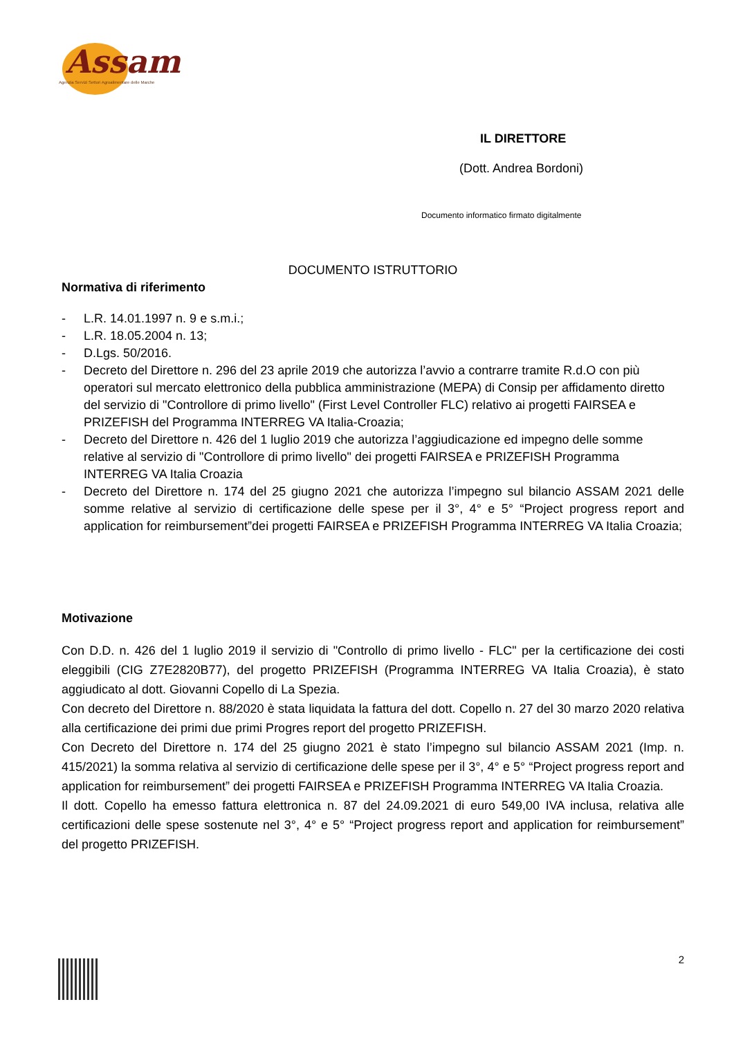Assam
Agenzia Servizi Settori Agroalimentare delle Marche
IL DIRETTORE
(Dott. Andrea Bordoni)
Documento informatico firmato digitalmente
DOCUMENTO ISTRUTTORIO
Normativa di riferimento
- L.R. 14.01.1997 n. 9 e s.m.i.;
- L.R. 18.05.2004 n. 13;
- D.Lgs. 50/2016.
- Decreto del Direttore n. 296 del 23 aprile 2019 che autorizza l’avvio a contrarre tramite R.d.O con più operatori sul mercato elettronico della pubblica amministrazione (MEPA) di Consip per affidamento diretto del servizio di "Controllore di primo livello" (First Level Controller FLC) relativo ai progetti FAIRSEA e PRIZEFISH del Programma INTERREG VA Italia-Croazia;
- Decreto del Direttore n. 426 del 1 luglio 2019 che autorizza l’aggiudicazione ed impegno delle somme relative al servizio di "Controllore di primo livello" dei progetti FAIRSEA e PRIZEFISH Programma INTERREG VA Italia Croazia
- Decreto del Direttore n. 174 del 25 giugno 2021 che autorizza l’impegno sul bilancio ASSAM 2021 delle somme relative al servizio di certificazione delle spese per il 3°, 4° e 5° “Project progress report and application for reimbursement”dei progetti FAIRSEA e PRIZEFISH Programma INTERREG VA Italia Croazia;
Motivazione
Con D.D. n. 426 del 1 luglio 2019 il servizio di "Controllo di primo livello - FLC" per la certificazione dei costi eleggibili (CIG Z7E2820B77), del progetto PRIZEFISH (Programma INTERREG VA Italia Croazia), è stato aggiudicato al dott. Giovanni Copello di La Spezia.
Con decreto del Direttore n. 88/2020 è stata liquidata la fattura del dott. Copello n. 27 del 30 marzo 2020 relativa alla certificazione dei primi due primi Progres report del progetto PRIZEFISH.
Con Decreto del Direttore n. 174 del 25 giugno 2021 è stato l’impegno sul bilancio ASSAM 2021 (Imp. n. 415/2021) la somma relativa al servizio di certificazione delle spese per il 3°, 4° e 5° “Project progress report and application for reimbursement” dei progetti FAIRSEA e PRIZEFISH Programma INTERREG VA Italia Croazia.
Il dott. Copello ha emesso fattura elettronica n. 87 del 24.09.2021 di euro 549,00 IVA inclusa, relativa alle certificazioni delle spese sostenute nel 3°, 4° e 5° “Project progress report and application for reimbursement” del progetto PRIZEFISH.
2